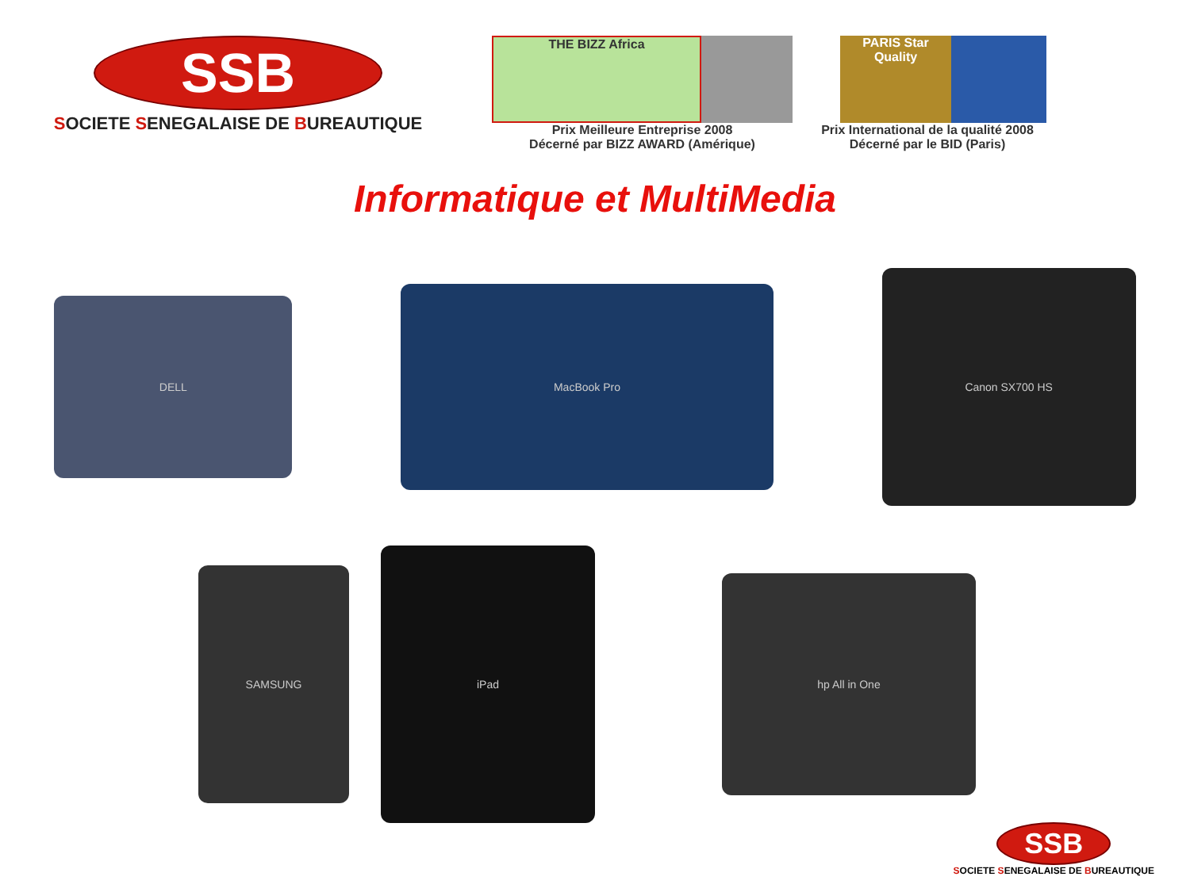SSB
SOCIETE SENEGALAISE DE BUREAUTIQUE
THE BIZZ Africa
Prix Meilleure Entreprise 2008
Décerné par BIZZ AWARD (Amérique)
PARIS Star Quality
Prix International de la qualité 2008
Décerné par le BID (Paris)
Informatique et MultiMedia
DELL
MacBook Pro
Canon SX700 HS
SAMSUNG
iPad
hp All in One
SSB
SOCIETE SENEGALAISE DE BUREAUTIQUE